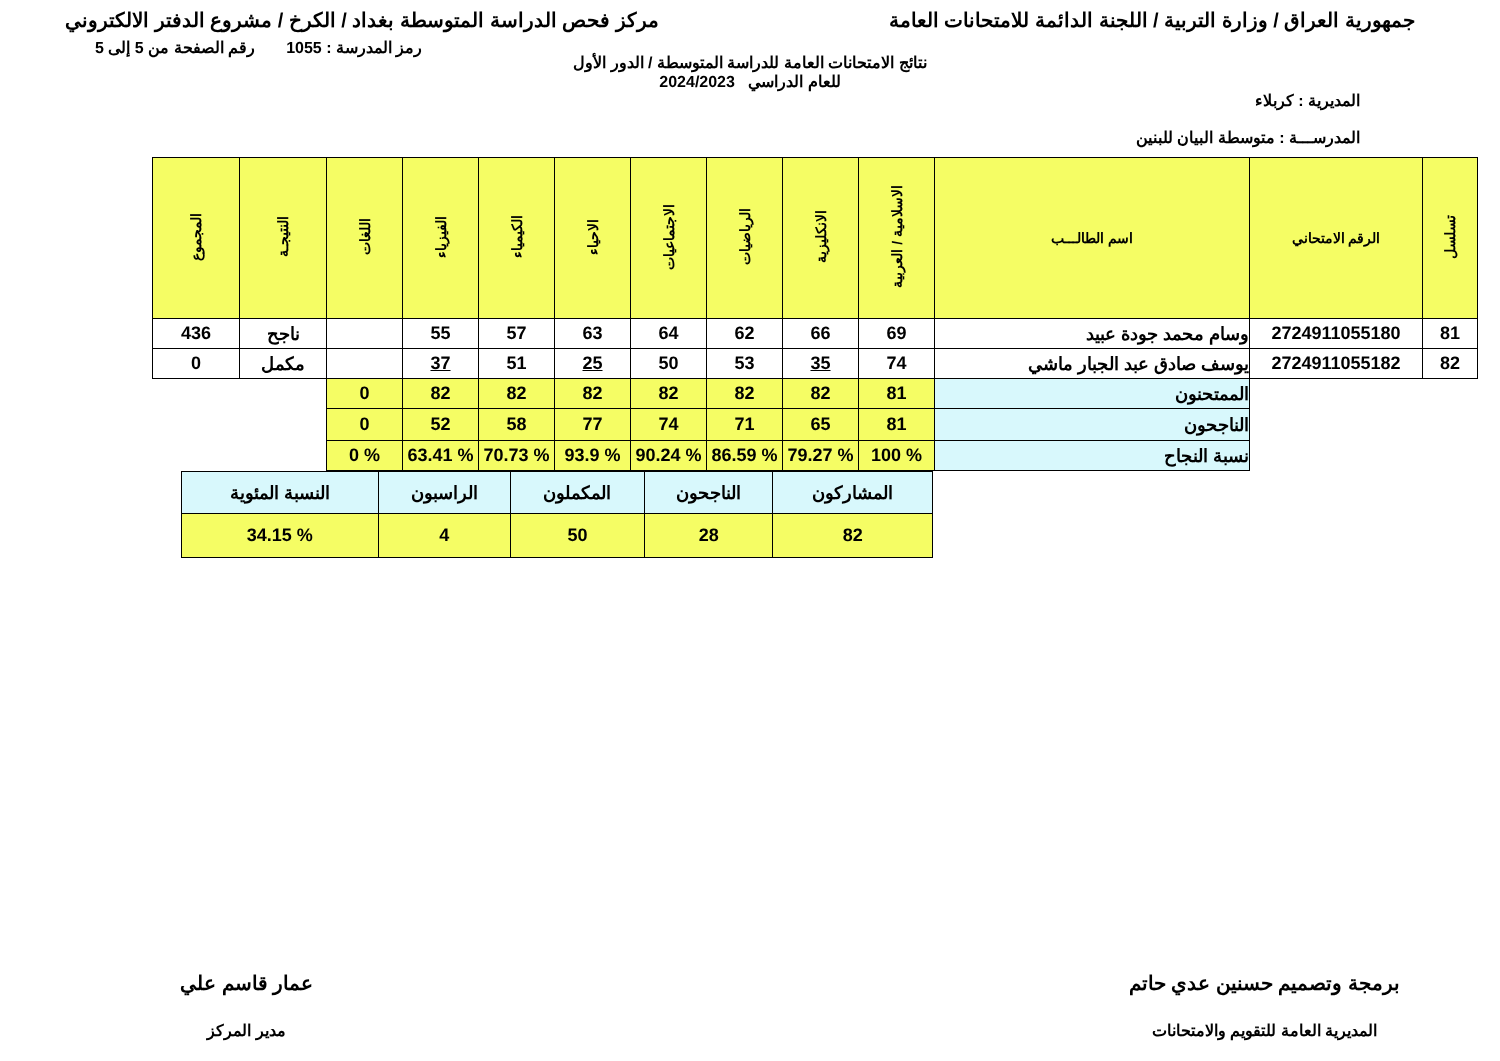جمهورية العراق / وزارة التربية / اللجنة الدائمة للامتحانات العامة
مركز فحص الدراسة المتوسطة بغداد / الكرخ / مشروع الدفتر الالكتروني
رمز المدرسة : 1055 رقم الصفحة من 5 إلى 5
نتائج الامتحانات العامة للدراسة المتوسطة / الدور الأول
للعام الدراسي 2024/2023
المديرية : كربلاء
المدرســـة : متوسطة البيان للبنين
| تسلسل | الرقم الامتحاني | اسم الطالـــب | الاسلامية / العربية | الانكليزية | الرياضيات | الاجتماعيات | الاحياء | الكيمياء | الفيزياء | اللغات | النتيجـة | المجموع |
| --- | --- | --- | --- | --- | --- | --- | --- | --- | --- | --- | --- | --- |
| 81 | 2724911055180 | وسام محمد جودة عبيد | 69 | 66 | 62 | 64 | 63 | 57 | 55 | | ناجح | 436 |
| 82 | 2724911055182 | يوسف صادق عبد الجبار ماشي | 74 | 35 | 53 | 50 | 25 | 51 | 37 | | مكمل | 0 |
| | | الممتحنون | 81 | 82 | 82 | 82 | 82 | 82 | 82 | 0 | | |
| | | الناجحون | 81 | 65 | 71 | 74 | 77 | 58 | 52 | 0 | | |
| | | نسبة النجاح | % 100 | % 79.27 | % 86.59 | % 90.24 | % 93.9 | % 70.73 | % 63.41 | % 0 | | |
| المشاركون | الناجحون | المكملون | الراسبون | النسبة المئوية |
| 82 | 28 | 50 | 4 | % 34.15 |
برمجة وتصميم حسنين عدي حاتم
المديرية العامة للتقويم والامتحانات
عمار قاسم علي
مدير المركز